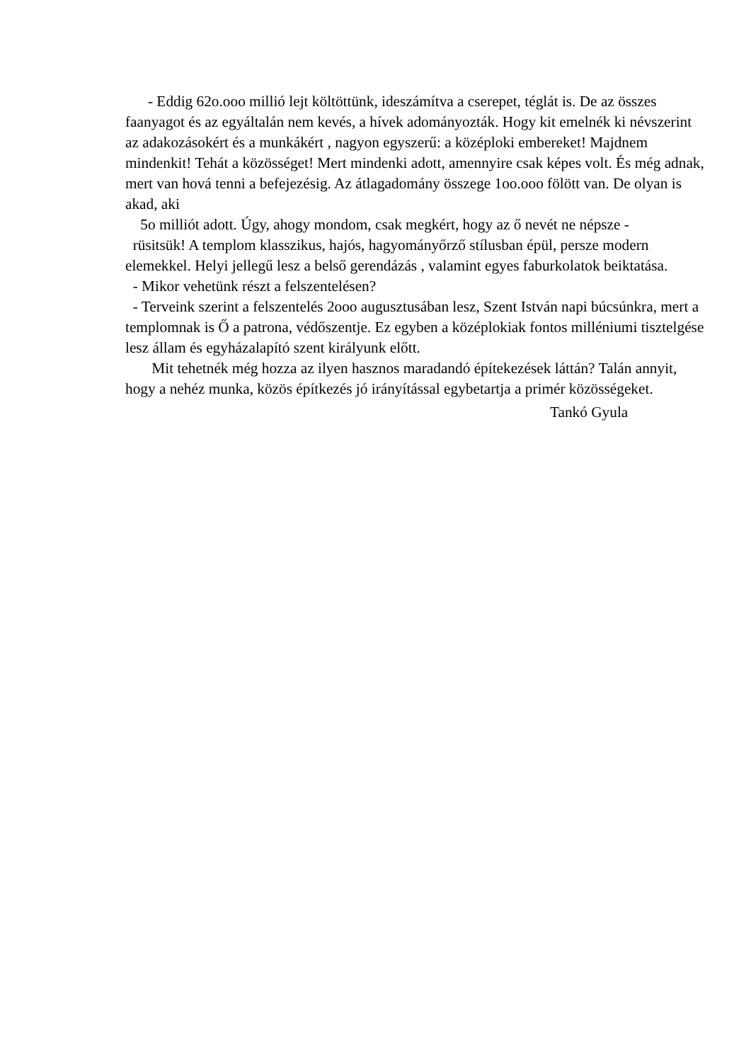- Eddig 62o.ooo millió lejt költöttünk, ideszámítva a cserepet, téglát is. De az összes faanyagot és az egyáltalán nem kevés, a hívek adományozták. Hogy kit emelnék ki névszerint az adakozásokért és a munkákért , nagyon egyszerű: a középloki embereket! Majdnem mindenkit! Tehát a közösséget! Mert mindenki adott, amennyire csak képes volt. És még adnak, mert van hová tenni a befejezésig. Az átlagadomány összege 1oo.ooo fölött van. De olyan is akad, aki
5o milliót adott. Úgy, ahogy mondom, csak megkért, hogy az ő nevét ne népsze -
rüsitsük! A templom klasszikus, hajós, hagyományőrző stílusban épül, persze modern elemekkel. Helyi jellegű lesz a belső gerendázás , valamint egyes faburkolatok beiktatása.
- Mikor vehetünk részt a felszentelésen?
- Terveink szerint a felszentelés 2ooo augusztusában lesz, Szent István napi búcsúnkra, mert a templomnak is Ő a patrona, védőszentje. Ez egyben a középlokiak fontos milléniumi tisztelgése lesz állam és egyházalapító szent királyunk előtt.
Mit tehetnék még hozza az ilyen hasznos maradandó építekezések láttán? Talán annyit, hogy a nehéz munka, közös építkezés jó irányítással egybetartja a primér közösségeket.
Tankó Gyula